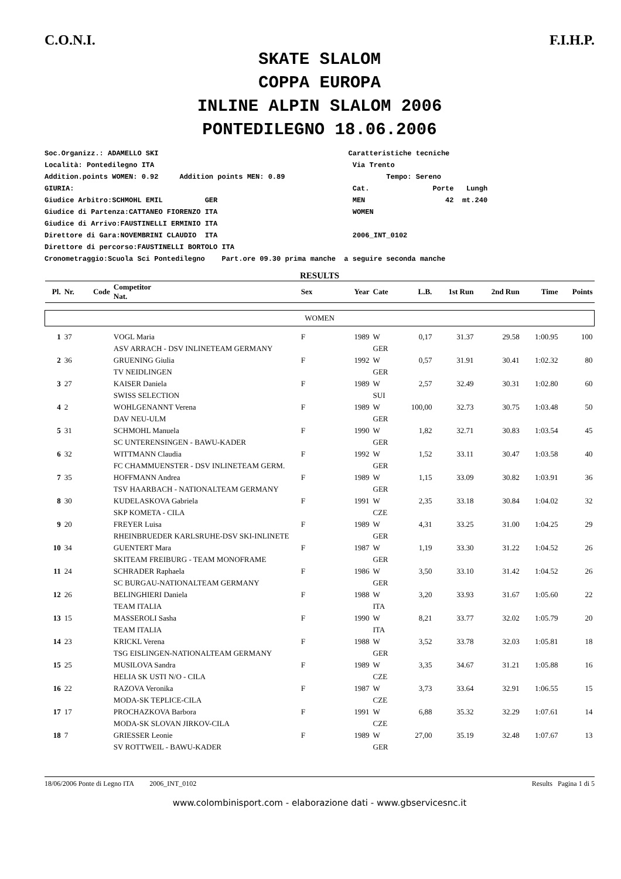C.O.N.I. F.I.H.P.
SKATE SLALOM
COPPA EUROPA
INLINE ALPIN SLALOM 2006
PONTEDILEGNO 18.06.2006
Soc.Organizz.: ADAMELLO SKI Caratteristiche tecniche Località: Pontedilegno ITA Via Trento Addition.points WOMEN: 0.92 Addition points MEN: 0.89 Tempo: Sereno GIURIA: Cat. Porte Lungh Giudice Arbitro:SCHMOHL EMIL GER MEN 42 mt.240 Giudice di Partenza:CATTANEO FIORENZO ITA WOMEN Giudice di Arrivo:FAUSTINELLI ERMINIO ITA Direttore di Gara:NOVEMBRINI CLAUDIO ITA 2006_INT_0102 Direttore di percorso:FAUSTINELLI BORTOLO ITA Cronometraggio:Scuola Sci Pontedilegno Part.ore 09.30 prima manche a seguire seconda manche
RESULTS
| Pl. | Nr. | Code | Competitor Nat. | Sex | Year | Cate | L.B. | 1st Run | 2nd Run | Time | Points |
| --- | --- | --- | --- | --- | --- | --- | --- | --- | --- | --- | --- |
| WOMEN | | | | | | | | | | | |
| 1 | 37 | | VOGL Maria | F | 1989 | W | 0,17 | 31.37 | 29.58 | 1:00.95 | 100 |
| | | | ASV ARRACH - DSV INLINETEAM GERMANY | | | GER | | | | | |
| 2 | 36 | | GRUENING Giulia | F | 1992 | W | 0,57 | 31.91 | 30.41 | 1:02.32 | 80 |
| | | | TV NEIDLINGEN | | | GER | | | | | |
| 3 | 27 | | KAISER Daniela | F | 1989 | W | 2,57 | 32.49 | 30.31 | 1:02.80 | 60 |
| | | | SWISS SELECTION | | | SUI | | | | | |
| 4 | 2 | | WOHLGENANNT Verena | F | 1989 | W | 100,00 | 32.73 | 30.75 | 1:03.48 | 50 |
| | | | DAV NEU-ULM | | | GER | | | | | |
| 5 | 31 | | SCHMOHL Manuela | F | 1990 | W | 1,82 | 32.71 | 30.83 | 1:03.54 | 45 |
| | | | SC UNTERENSINGEN - BAWU-KADER | | | GER | | | | | |
| 6 | 32 | | WITTMANN Claudia | F | 1992 | W | 1,52 | 33.11 | 30.47 | 1:03.58 | 40 |
| | | | FC CHAMMUENSTER - DSV INLINETEAM GERM. | | | GER | | | | | |
| 7 | 35 | | HOFFMANN Andrea | F | 1989 | W | 1,15 | 33.09 | 30.82 | 1:03.91 | 36 |
| | | | TSV HAARBACH - NATIONALTEAM GERMANY | | | GER | | | | | |
| 8 | 30 | | KUDELASKOVA Gabriela | F | 1991 | W | 2,35 | 33.18 | 30.84 | 1:04.02 | 32 |
| | | | SKP KOMETA - CILA | | | CZE | | | | | |
| 9 | 20 | | FREYER Luisa | F | 1989 | W | 4,31 | 33.25 | 31.00 | 1:04.25 | 29 |
| | | | RHEINBRUEDER KARLSRUHE-DSV SKI-INLINETE | | | GER | | | | | |
| 10 | 34 | | GUENTERT Mara | F | 1987 | W | 1,19 | 33.30 | 31.22 | 1:04.52 | 26 |
| | | | SKITEAM FREIBURG - TEAM MONOFRAME | | | GER | | | | | |
| 11 | 24 | | SCHRADER Raphaela | F | 1986 | W | 3,50 | 33.10 | 31.42 | 1:04.52 | 26 |
| | | | SC BURGAU-NATIONALTEAM GERMANY | | | GER | | | | | |
| 12 | 26 | | BELINGHIERI Daniela | F | 1988 | W | 3,20 | 33.93 | 31.67 | 1:05.60 | 22 |
| | | | TEAM ITALIA | | | ITA | | | | | |
| 13 | 15 | | MASSEROLI Sasha | F | 1990 | W | 8,21 | 33.77 | 32.02 | 1:05.79 | 20 |
| | | | TEAM ITALIA | | | ITA | | | | | |
| 14 | 23 | | KRICKL Verena | F | 1988 | W | 3,52 | 33.78 | 32.03 | 1:05.81 | 18 |
| | | | TSG EISLINGEN-NATIONALTEAM GERMANY | | | GER | | | | | |
| 15 | 25 | | MUSILOVA Sandra | F | 1989 | W | 3,35 | 34.67 | 31.21 | 1:05.88 | 16 |
| | | | HELIA SK USTI N/O - CILA | | | CZE | | | | | |
| 16 | 22 | | RAZOVA Veronika | F | 1987 | W | 3,73 | 33.64 | 32.91 | 1:06.55 | 15 |
| | | | MODA-SK TEPLICE-CILA | | | CZE | | | | | |
| 17 | 17 | | PROCHAZKOVA Barbora | F | 1991 | W | 6,88 | 35.32 | 32.29 | 1:07.61 | 14 |
| | | | MODA-SK SLOVAN JIRKOV-CILA | | | CZE | | | | | |
| 18 | 7 | | GRIESSER Leonie | F | 1989 | W | 27,00 | 35.19 | 32.48 | 1:07.67 | 13 |
| | | | SV ROTTWEIL - BAWU-KADER | | | GER | | | | | |
18/06/2006 Ponte di Legno ITA 2006_INT_0102 Results Pagina 1 di 5
www.colombinisport.com - elaborazione dati - www.gbservicesnc.it